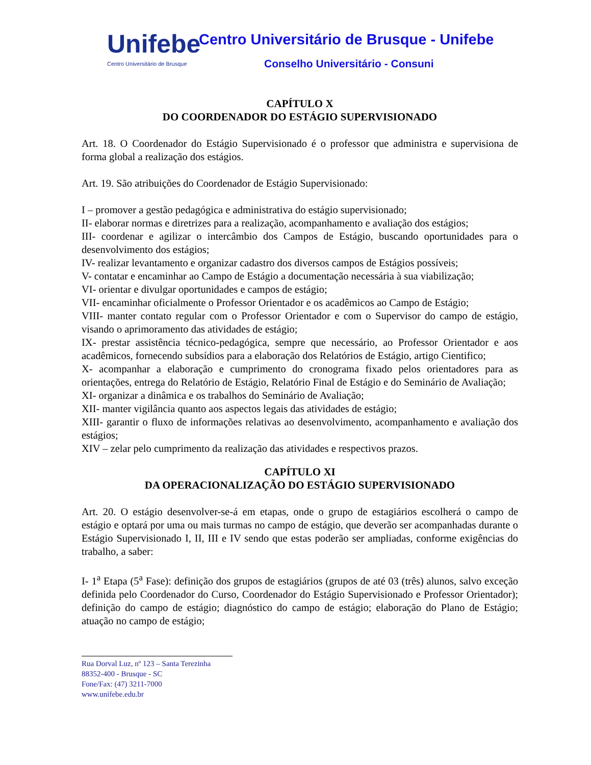Unifebe
Centro Universitário de Brusque
Centro Universitário de Brusque - Unifebe
Conselho Universitário - Consuni
CAPÍTULO X
DO COORDENADOR DO ESTÁGIO SUPERVISIONADO
Art. 18. O Coordenador do Estágio Supervisionado é o professor que administra e supervisiona de forma global a realização dos estágios.
Art. 19. São atribuições do Coordenador de Estágio Supervisionado:
I – promover a gestão pedagógica e administrativa do estágio supervisionado;
II- elaborar normas e diretrizes para a realização, acompanhamento e avaliação dos estágios;
III- coordenar e agilizar o intercâmbio dos Campos de Estágio, buscando oportunidades para o desenvolvimento dos estágios;
IV- realizar levantamento e organizar cadastro dos diversos campos de Estágios possíveis;
V- contatar e encaminhar ao Campo de Estágio a documentação necessária à sua viabilização;
VI- orientar e divulgar oportunidades e campos de estágio;
VII- encaminhar oficialmente o Professor Orientador e os acadêmicos ao Campo de Estágio;
VIII- manter contato regular com o Professor Orientador e com o Supervisor do campo de estágio, visando o aprimoramento das atividades de estágio;
IX- prestar assistência técnico-pedagógica, sempre que necessário, ao Professor Orientador e aos acadêmicos, fornecendo subsídios para a elaboração dos Relatórios de Estágio, artigo Cientifico;
X- acompanhar a elaboração e cumprimento do cronograma fixado pelos orientadores para as orientações, entrega do Relatório de Estágio, Relatório Final de Estágio e do Seminário de Avaliação;
XI- organizar a dinâmica e os trabalhos do Seminário de Avaliação;
XII- manter vigilância quanto aos aspectos legais das atividades de estágio;
XIII- garantir o fluxo de informações relativas ao desenvolvimento, acompanhamento e avaliação dos estágios;
XIV – zelar pelo cumprimento da realização das atividades e respectivos prazos.
CAPÍTULO XI
DA OPERACIONALIZAÇÃO DO ESTÁGIO SUPERVISIONADO
Art. 20. O estágio desenvolver-se-á em etapas, onde o grupo de estagiários escolherá o campo de estágio e optará por uma ou mais turmas no campo de estágio, que deverão ser acompanhadas durante o Estágio Supervisionado I, II, III e IV sendo que estas poderão ser ampliadas, conforme exigências do trabalho, a saber:
I- 1<sup>a</sup> Etapa (5<sup>a</sup> Fase): definição dos grupos de estagiários (grupos de até 03 (três) alunos, salvo exceção definida pelo Coordenador do Curso, Coordenador do Estágio Supervisionado e Professor Orientador); definição do campo de estágio; diagnóstico do campo de estágio; elaboração do Plano de Estágio; atuação no campo de estágio;
Rua Dorval Luz, nº 123 – Santa Terezinha
88352-400 - Brusque - SC
Fone/Fax: (47) 3211-7000
www.unifebe.edu.br